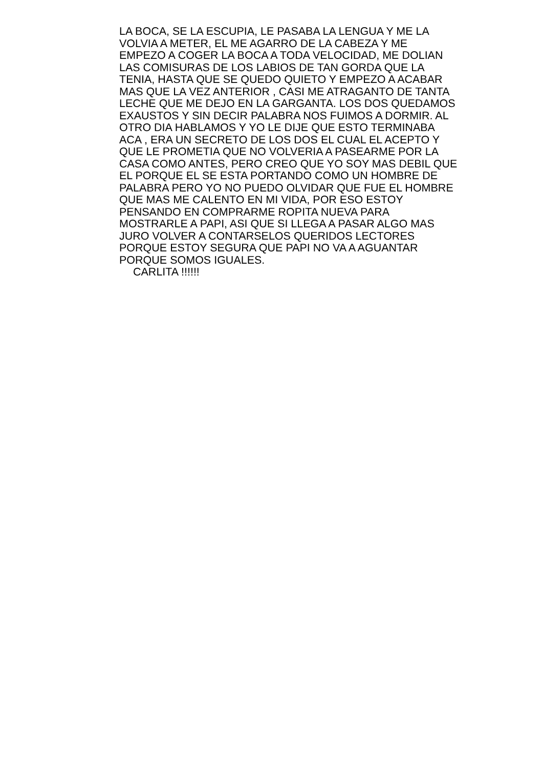LA BOCA, SE LA ESCUPIA, LE PASABA LA LENGUA Y ME LA
VOLVIA A METER, EL ME AGARRO DE LA CABEZA Y ME
EMPEZO A COGER LA BOCA A TODA VELOCIDAD, ME DOLIAN
LAS COMISURAS DE LOS LABIOS DE TAN GORDA QUE LA
TENIA, HASTA QUE SE QUEDO QUIETO Y EMPEZO A ACABAR
MAS QUE LA VEZ ANTERIOR , CASI ME ATRAGANTO DE TANTA
LECHE QUE ME DEJO EN LA GARGANTA. LOS DOS QUEDAMOS
EXAUSTOS Y SIN DECIR PALABRA NOS FUIMOS A DORMIR. AL
OTRO DIA HABLAMOS Y YO LE DIJE QUE ESTO TERMINABA
ACA , ERA UN SECRETO DE LOS DOS EL CUAL EL ACEPTO Y
QUE LE PROMETIA QUE NO VOLVERIA A PASEARME POR LA
CASA COMO ANTES, PERO CREO QUE YO SOY MAS DEBIL QUE
EL PORQUE EL SE ESTA PORTANDO COMO UN HOMBRE DE
PALABRA PERO YO NO PUEDO OLVIDAR QUE FUE EL HOMBRE
QUE MAS ME CALENTO EN MI VIDA, POR ESO ESTOY
PENSANDO EN COMPRARME ROPITA NUEVA PARA
MOSTRARLE A PAPI, ASI QUE SI LLEGA A PASAR ALGO MAS
JURO VOLVER A CONTARSELOS QUERIDOS LECTORES
PORQUE ESTOY SEGURA QUE PAPI NO VA A AGUANTAR
PORQUE SOMOS IGUALES.
CARLITA !!!!!!